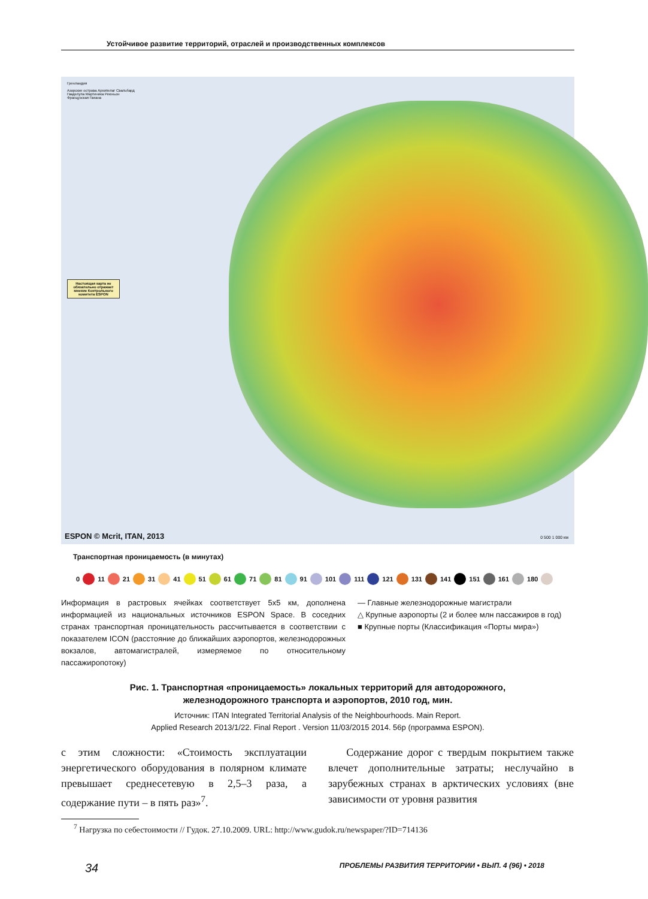Устойчивое развитие территорий, отраслей и производственных комплексов
Гренландия
Азорские острова Архипелаг Свальбард
Гваделупа Мартиника Реюньон
Французская Гвиана
Настоящая карта не обязательно отражает мнение Контрольного комитета ESPON
ESPON © Mcrit, ITAN, 2013 0 500 1 000 км
Транспортная проницаемость (в минутах)
0 11 21 31 41 51 61 71 81 91 101 111 121 131 141 151 161 180
Информация в растровых ячейках соответствует 5х5 км, дополнена информацией из национальных источников ESPON Space. В соседних странах транспортная проницательность рассчитывается в соответствии с показателем ICON (расстояние до ближайших аэропортов, железнодорожных вокзалов, автомагистралей, измеряемое по относительному пассажиропотоку)
— Главные железнодорожные магистрали
△ Крупные аэропорты (2 и более млн пассажиров в год)
■ Крупные порты (Классификация «Порты мира»)
Рис. 1. Транспортная «проницаемость» локальных территорий для автодорожного,
железнодорожного транспорта и аэропортов, 2010 год, мин.
Источник: ITAN Integrated Territorial Analysis of the Neighbourhoods. Main Report.
Applied Research 2013/1/22. Final Report . Version 11/03/2015 2014. 56p (программа ESPON).
с этим сложности: «Стоимость эксплуатации энергетического оборудования в полярном климате превышает среднесетевую в 2,5–3 раза, а содержание пути – в пять раз»<sup>7</sup>.
Содержание дорог с твердым покрытием также влечет дополнительные затраты; неслучайно в зарубежных странах в арктических условиях (вне зависимости от уровня развития
<sup>7</sup> Нагрузка по себестоимости // Гудок. 27.10.2009. URL: http://www.gudok.ru/newspaper/?ID=714136
34 ПРОБЛЕМЫ РАЗВИТИЯ ТЕРРИТОРИИ • ВЫП. 4 (96) • 2018